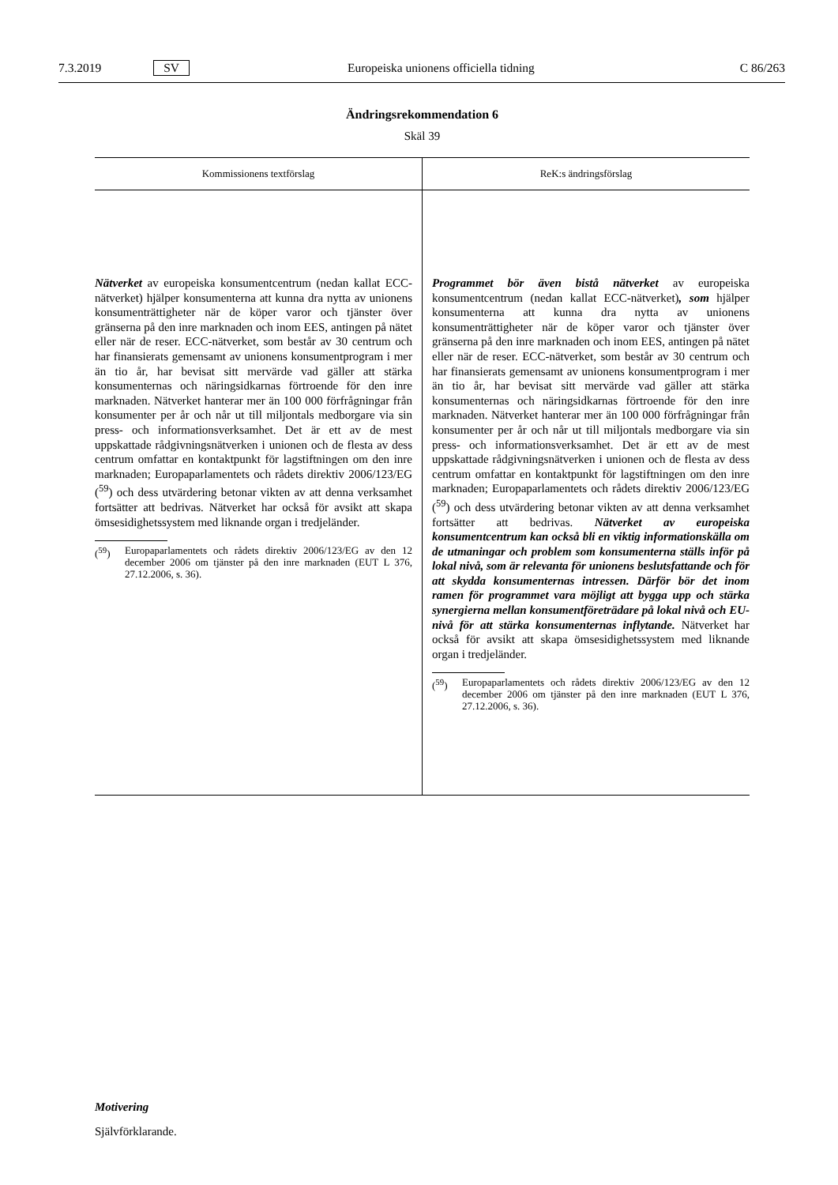7.3.2019 SV Europeiska unionens officiella tidning C 86/263
Ändringsrekommendation 6
Skäl 39
| Kommissionens textförslag | ReK:s ändringsförslag |
| --- | --- |
| Nätverket av europeiska konsumentcentrum (nedan kallat ECC-nätverket) hjälper konsumenterna att kunna dra nytta av unionens konsumenträttigheter när de köper varor och tjänster över gränserna på den inre marknaden och inom EES, antingen på nätet eller när de reser. ECC-nätverket, som består av 30 centrum och har finansierats gemensamt av unionens konsumentprogram i mer än tio år, har bevisat sitt mervärde vad gäller att stärka konsumenternas och näringsidkarnas förtroende för den inre marknaden. Nätverket hanterar mer än 100 000 förfrågningar från konsumenter per år och når ut till miljontals medborgare via sin press- och informationsverksamhet. Det är ett av de mest uppskattade rådgivningsnätverken i unionen och de flesta av dess centrum omfattar en kontaktpunkt för lagstiftningen om den inre marknaden; Europaparlamentets och rådets direktiv 2006/123/EG (<sup>59</sup>) och dess utvärdering betonar vikten av att denna verksamhet fortsätter att bedrivas. Nätverket har också för avsikt att skapa ömsesidighetssystem med liknande organ i tredjeländer. (<sup>59</sup>) Europaparlamentets och rådets direktiv 2006/123/EG av den 12 december 2006 om tjänster på den inre marknaden (EUT L 376, 27.12.2006, s. 36). | Programmet bör även bistå nätverket av europeiska konsumentcentrum (nedan kallat ECC-nätverket) , som hjälper konsumenterna att kunna dra nytta av unionens konsumenträttigheter när de köper varor och tjänster över gränserna på den inre marknaden och inom EES, antingen på nätet eller när de reser. ECC-nätverket, som består av 30 centrum och har finansierats gemensamt av unionens konsumentprogram i mer än tio år, har bevisat sitt mervärde vad gäller att stärka konsumenternas och näringsidkarnas förtroende för den inre marknaden. Nätverket hanterar mer än 100 000 förfrågningar från konsumenter per år och når ut till miljontals medborgare via sin press- och informationsverksamhet. Det är ett av de mest uppskattade rådgivningsnätverken i unionen och de flesta av dess centrum omfattar en kontaktpunkt för lagstiftningen om den inre marknaden; Europaparlamentets och rådets direktiv 2006/123/EG (<sup>59</sup>) och dess utvärdering betonar vikten av att denna verksamhet fortsätter att bedrivas. Nätverket av europeiska konsumentcentrum kan också bli en viktig informationskälla om de utmaningar och problem som konsumenterna ställs inför på lokal nivå, som är relevanta för unionens beslutsfattande och för att skydda konsumenternas intressen. Därför bör det inom ramen för programmet vara möjligt att bygga upp och stärka synergierna mellan konsumentföreträdare på lokal nivå och EU-nivå för att stärka konsumenternas inflytande. Nätverket har också för avsikt att skapa ömsesidighetssystem med liknande organ i tredjeländer. (<sup>59</sup>) Europaparlamentets och rådets direktiv 2006/123/EG av den 12 december 2006 om tjänster på den inre marknaden (EUT L 376, 27.12.2006, s. 36). |
Motivering
Självförklarande.